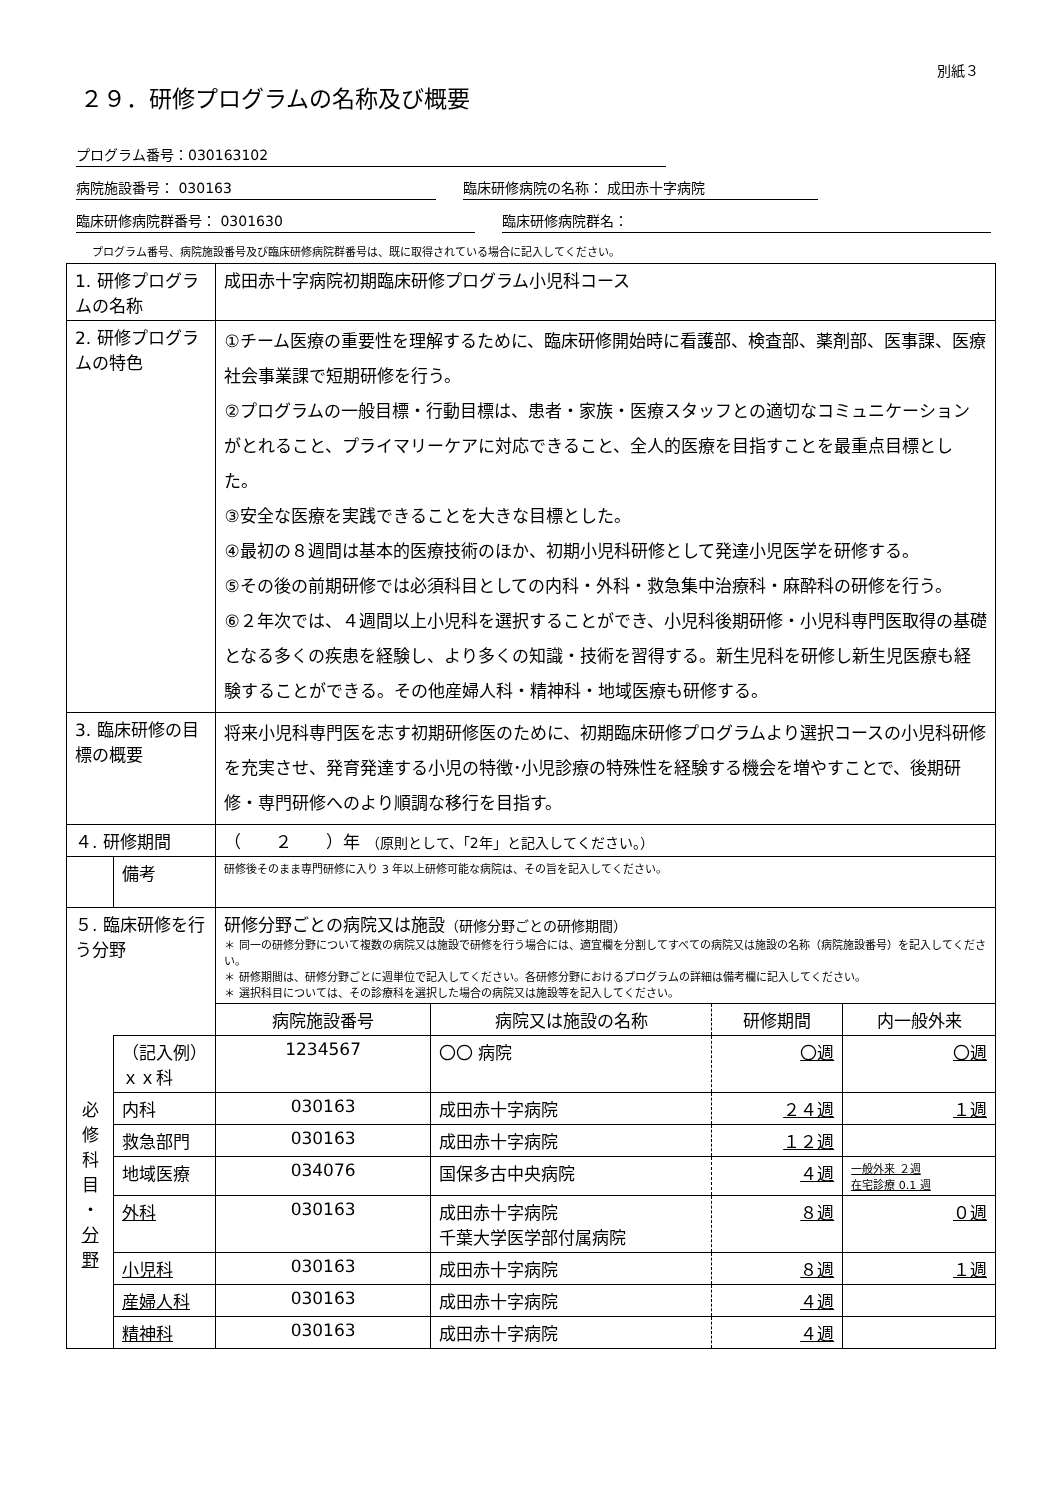別紙３
２９．研修プログラムの名称及び概要
プログラム番号：030163102
病院施設番号： 030163 臨床研修病院の名称： 成田赤十字病院
臨床研修病院群番号： 0301630 臨床研修病院群名：
プログラム番号、病院施設番号及び臨床研修病院群番号は、既に取得されている場合に記入してください。
| 1. 研修プログラムの名称 | | 成田赤十字病院初期臨床研修プログラム小児科コース | | | |
| 2. 研修プログラムの特色 | | ①チーム医療の重要性を理解するために、臨床研修開始時に看護部、検査部、薬剤部、医事課、医療社会事業課で短期研修を行う。 ②プログラムの一般目標・行動目標は、患者・家族・医療スタッフとの適切なコミュニケーション がとれること、プライマリーケアに対応できること、全人的医療を目指すことを最重点目標とした。 ③安全な医療を実践できることを大きな目標とした。 ④最初の８週間は基本的医療技術のほか、初期小児科研修として発達小児医学を研修する。 ⑤その後の前期研修では必須科目としての内科・外科・救急集中治療科・麻酔科の研修を行う。 ⑥２年次では、４週間以上小児科を選択することができ、小児科後期研修・小児科専門医取得の基礎となる多くの疾患を経験し、より多くの知識・技術を習得する。新生児科を研修し新生児医療も経験することができる。その他産婦人科・精神科・地域医療も研修する。 | | | |
| 3. 臨床研修の目標の概要 | | 将来小児科専門医を志す初期研修医のために、初期臨床研修プログラムより選択コースの小児科研修を充実させ、発育発達する小児の特徴･小児診療の特殊性を経験する機会を増やすことで、後期研修・専門研修へのより順調な移行を目指す。 | | | |
| ４. 研修期間 | | （ ２ ）年 （原則として、「2年」と記入してください。） | | | |
| | 備考 | 研修後そのまま専門研修に入り 3 年以上研修可能な病院は、その旨を記入してください。 | | | |
| ５. 臨床研修を行う分野 | | 研修分野ごとの病院又は施設 （研修分野ごとの研修期間） ＊ 同一の研修分野について複数の病院又は施設で研修を行う場合には、適宜欄を分割してすべての病院又は施設の名称（病院施設番号）を記入してください。 ＊ 研修期間は、研修分野ごとに週単位で記入してください。各研修分野におけるプログラムの詳細は備考欄に記入してください。 ＊ 選択科目については、その診療科を選択した場合の病院又は施設等を記入してください。 | | | |
| | | 病院施設番号 | 病院又は施設の名称 | 研修期間 | 内一般外来 |
| | （記入例） ｘｘ科 | 1234567 | 〇〇 病院 | 〇週 | 〇週 |
| 必 修 科 目 ・ 分 野 | 内科 | 030163 | 成田赤十字病院 | ２４週 | １週 |
| | 救急部門 | 030163 | 成田赤十字病院 | １２週 | |
| | 地域医療 | 034076 | 国保多古中央病院 | ４週 | 一般外来 ２週 在宅診療 0.1 週 |
| | 外科 | 030163 | 成田赤十字病院 千葉大学医学部付属病院 | ８週 | ０週 |
| | 小児科 | 030163 | 成田赤十字病院 | ８週 | １週 |
| | 産婦人科 | 030163 | 成田赤十字病院 | ４週 | |
| | 精神科 | 030163 | 成田赤十字病院 | ４週 | |